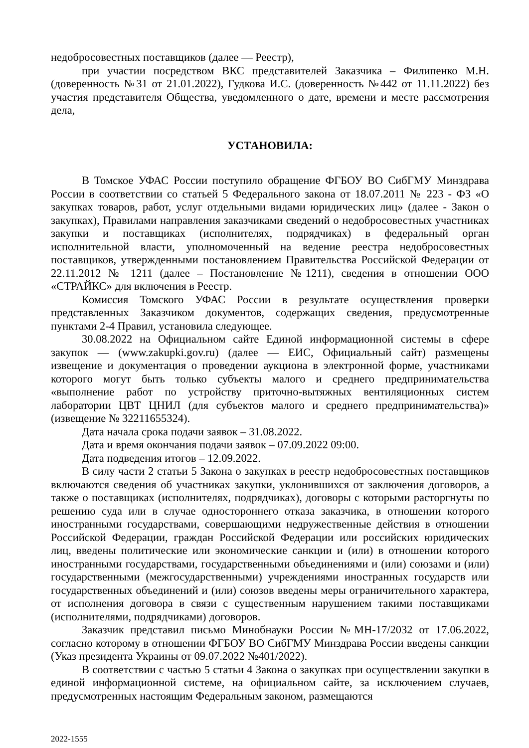недобросовестных поставщиков (далее — Реестр),
при участии посредством ВКС представителей Заказчика – Филипенко М.Н. (доверенность №31 от 21.01.2022), Гудкова И.С. (доверенность №442 от 11.11.2022) без участия представителя Общества, уведомленного о дате, времени и месте рассмотрения дела,
УСТАНОВИЛА:
В Томское УФАС России поступило обращение ФГБОУ ВО СибГМУ Минздрава России в соответствии со статьей 5 Федерального закона от 18.07.2011 № 223 - ФЗ «О закупках товаров, работ, услуг отдельными видами юридических лиц» (далее - Закон о закупках), Правилами направления заказчиками сведений о недобросовестных участниках закупки и поставщиках (исполнителях, подрядчиках) в федеральный орган исполнительной власти, уполномоченный на ведение реестра недобросовестных поставщиков, утвержденными постановлением Правительства Российской Федерации от 22.11.2012 № 1211 (далее – Постановление №1211), сведения в отношении ООО «СТРАЙКС» для включения в Реестр.
Комиссия Томского УФАС России в результате осуществления проверки представленных Заказчиком документов, содержащих сведения, предусмотренные пунктами 2-4 Правил, установила следующее.
30.08.2022 на Официальном сайте Единой информационной системы в сфере закупок — (www.zakupki.gov.ru) (далее — ЕИС, Официальный сайт) размещены извещение и документация о проведении аукциона в электронной форме, участниками которого могут быть только субъекты малого и среднего предпринимательства «выполнение работ по устройству приточно-вытяжных вентиляционных систем лаборатории ЦВТ ЦНИЛ (для субъектов малого и среднего предпринимательства)» (извещение № 32211655324).
Дата начала срока подачи заявок – 31.08.2022.
Дата и время окончания подачи заявок – 07.09.2022 09:00.
Дата подведения итогов – 12.09.2022.
В силу части 2 статьи 5 Закона о закупках в реестр недобросовестных поставщиков включаются сведения об участниках закупки, уклонившихся от заключения договоров, а также о поставщиках (исполнителях, подрядчиках), договоры с которыми расторгнуты по решению суда или в случае одностороннего отказа заказчика, в отношении которого иностранными государствами, совершающими недружественные действия в отношении Российской Федерации, граждан Российской Федерации или российских юридических лиц, введены политические или экономические санкции и (или) в отношении которого иностранными государствами, государственными объединениями и (или) союзами и (или) государственными (межгосударственными) учреждениями иностранных государств или государственных объединений и (или) союзов введены меры ограничительного характера, от исполнения договора в связи с существенным нарушением такими поставщиками (исполнителями, подрядчиками) договоров.
Заказчик представил письмо Минобнауки России №МН-17/2032 от 17.06.2022, согласно которому в отношении ФГБОУ ВО СибГМУ Минздрава России введены санкции (Указ президента Украины от 09.07.2022 №401/2022).
В соответствии с частью 5 статьи 4 Закона о закупках при осуществлении закупки в единой информационной системе, на официальном сайте, за исключением случаев, предусмотренных настоящим Федеральным законом, размещаются
2022-1555